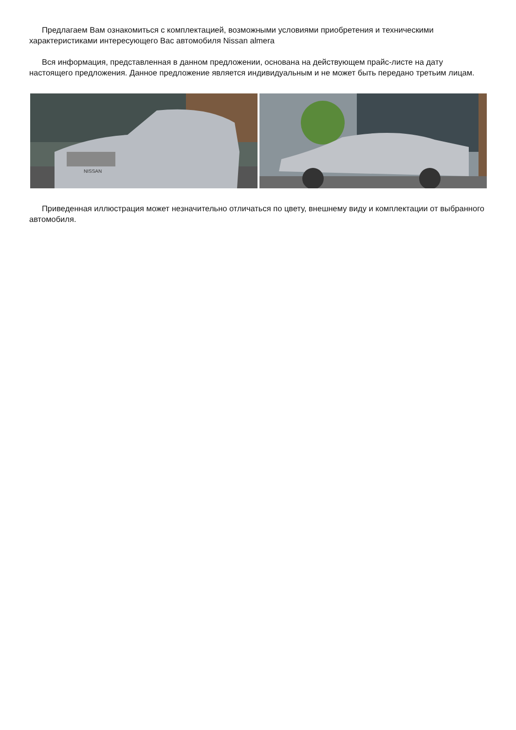Предлагаем Вам ознакомиться с комплектацией, возможными условиями приобретения и техническими характеристиками интересующего Вас автомобиля Nissan almera
Вся информация, представленная в данном предложении, основана на действующем прайс-листе на дату настоящего предложения. Данное предложение является индивидуальным и не может быть передано третьим лицам.
NISSAN
Приведенная иллюстрация может незначительно отличаться по цвету, внешнему виду и комплектации от выбранного автомобиля.